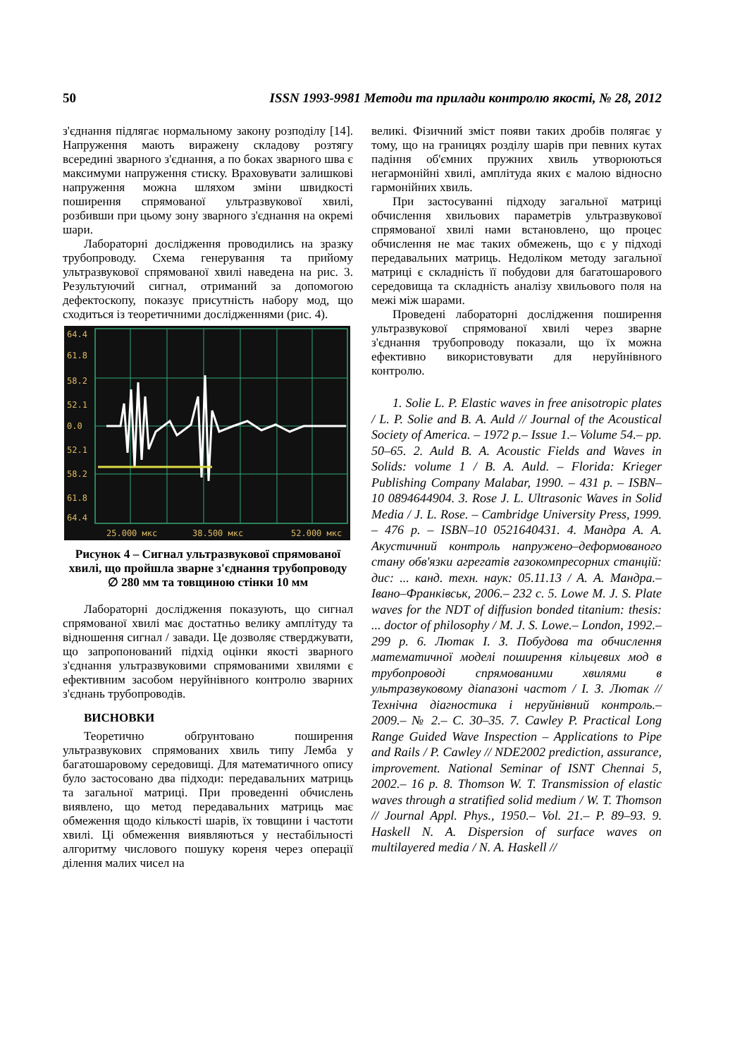50 ISSN 1993-9981 Методи та прилади контролю якості, № 28, 2012
з'єднання підлягає нормальному закону розподілу [14]. Напруження мають виражену складову розтягу всередині зварного з'єднання, а по боках зварного шва є максимуми напруження стиску. Враховувати залишкові напруження можна шляхом зміни швидкості поширення спрямованої ультразвукової хвилі, розбивши при цьому зону зварного з'єднання на окремі шари.
Лабораторні дослідження проводились на зразку трубопроводу. Схема генерування та прийому ультразвукової спрямованої хвилі наведена на рис. 3. Результуючий сигнал, отриманий за допомогою дефектоскопу, показує присутність набору мод, що сходиться із теоретичними дослідженнями (рис. 4).
64.4
61.8
58.2
52.1
0.0
52.1
58.2
61.8
64.4
25.000 мкс
38.500 мкс
52.000 мкс
Рисунок 4 – Сигнал ультразвукової спрямованої хвилі, що пройшла зварне з'єднання трубопроводу ∅ 280 мм та товщиною стінки 10 мм
Лабораторні дослідження показують, що сигнал спрямованої хвилі має достатньо велику амплітуду та відношення сигнал / завади. Це дозволяє стверджувати, що запропонований підхід оцінки якості зварного з'єднання ультразвуковими спрямованими хвилями є ефективним засобом неруйнівного контролю зварних з'єднань трубопроводів.
ВИСНОВКИ
Теоретично обґрунтовано поширення ультразвукових спрямованих хвиль типу Лемба у багатошаровому середовищі. Для математичного опису було застосовано два підходи: передавальних матриць та загальної матриці. При проведенні обчислень виявлено, що метод передавальних матриць має обмеження щодо кількості шарів, їх товщини і частоти хвилі. Ці обмеження виявляються у нестабільності алгоритму числового пошуку кореня через операції ділення малих чисел на
великі. Фізичний зміст появи таких дробів полягає у тому, що на границях розділу шарів при певних кутах падіння об'ємних пружних хвиль утворюються негармонійні хвилі, амплітуда яких є малою відносно гармонійних хвиль.
При застосуванні підходу загальної матриці обчислення хвильових параметрів ультразвукової спрямованої хвилі нами встановлено, що процес обчислення не має таких обмежень, що є у підході передавальних матриць. Недоліком методу загальної матриці є складність її побудови для багатошарового середовища та складність аналізу хвильового поля на межі між шарами.
Проведені лабораторні дослідження поширення ультразвукової спрямованої хвилі через зварне з'єднання трубопроводу показали, що їх можна ефективно використовувати для неруйнівного контролю.
1. Solie L. P. Elastic waves in free anisotropic plates / L. P. Solie and B. A. Auld // Journal of the Acoustical Society of America. – 1972 p.– Issue 1.– Volume 54.– pp. 50–65. 2. Auld B. A. Acoustic Fields and Waves in Solids: volume 1 / B. A. Auld. – Florida: Krieger Publishing Company Malabar, 1990. – 431 p. – ISBN–10 0894644904. 3. Rose J. L. Ultrasonic Waves in Solid Media / J. L. Rose. – Cambridge University Press, 1999. – 476 p. – ISBN–10 0521640431. 4. Мандра А. А. Акустичний контроль напружено–деформованого стану обв'язки агрегатів газокомпресорних станцій: дис: ... канд. техн. наук: 05.11.13 / А. А. Мандра.– Івано–Франківськ, 2006.– 232 с. 5. Lowe M. J. S. Plate waves for the NDT of diffusion bonded titanium: thesis: ... doctor of philosophy / M. J. S. Lowe.– London, 1992.– 299 p. 6. Лютак І. З. Побудова та обчислення математичної моделі поширення кільцевих мод в трубопроводі спрямованими хвилями в ультразвуковому діапазоні частот / І. З. Лютак // Технічна діагностика і неруйнівний контроль.– 2009.– № 2.– С. 30–35. 7. Cawley P. Practical Long Range Guided Wave Inspection – Applications to Pipe and Rails / P. Cawley // NDE2002 prediction, assurance, improvement. National Seminar of ISNT Chennai 5, 2002.– 16 p. 8. Thomson W. T. Transmission of elastic waves through a stratified solid medium / W. T. Thomson // Journal Appl. Phys., 1950.– Vol. 21.– P. 89–93. 9. Haskell N. A. Dispersion of surface waves on multilayered media / N. A. Haskell //